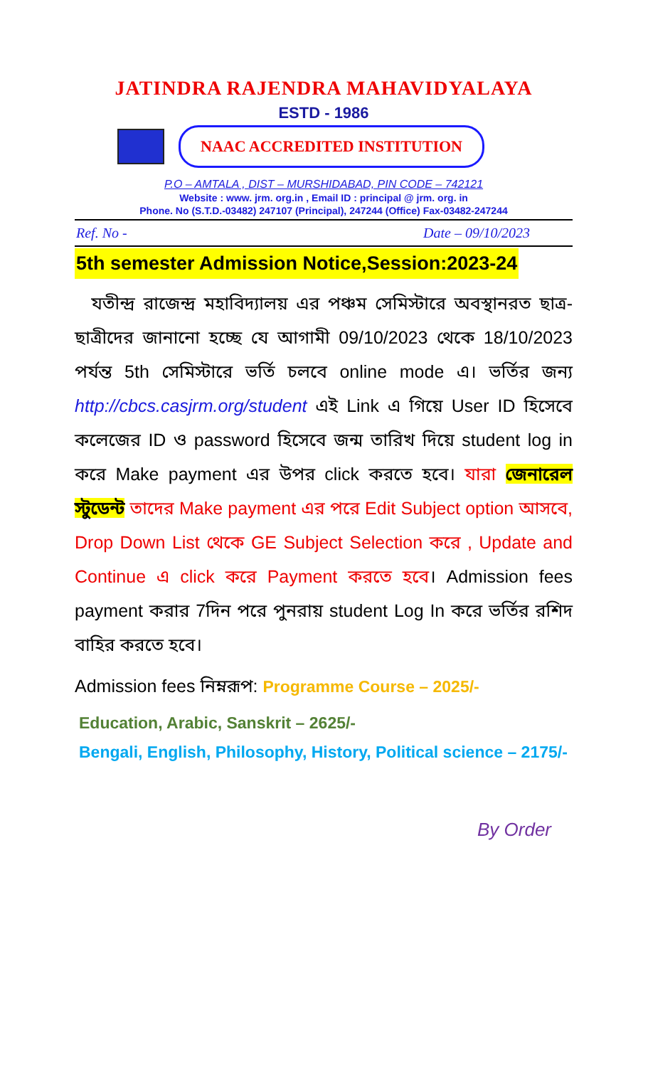JATINDRA RAJENDRA MAHAVIDYALAYA
ESTD - 1986
NAAC ACCREDITED INSTITUTION
P.O – AMTALA , DIST – MURSHIDABAD, PIN CODE – 742121
Website : www. jrm. org.in , Email ID : principal @ jrm. org. in
Phone. No (S.T.D.-03482) 247107 (Principal), 247244 (Office) Fax-03482-247244
Ref. No - Date – 09/10/2023
5th semester Admission Notice,Session:2023-24
যতীন্দ্র রাজেন্দ্র মহাবিদ্যালয় এর পঞ্চম সেমিস্টারে অবস্থানরত ছাত্র-ছাত্রীদের জানানো হচ্ছে যে আগামী 09/10/2023 থেকে 18/10/2023 পর্যন্ত 5th সেমিস্টারে ভর্তি চলবে online mode এ। ভর্তির জন্য http://cbcs.casjrm.org/student এই Link এ গিয়ে User ID হিসেবে কলেজের ID ও password হিসেবে জন্ম তারিখ দিয়ে student log in করে Make payment এর উপর click করতে হবে। যারা জেনারেল স্টুডেন্ট তাদের Make payment এর পরে Edit Subject option আসবে, Drop Down List থেকে GE Subject Selection করে , Update and Continue এ click করে Payment করতে হবে। Admission fees payment করার 7দিন পরে পুনরায় student Log In করে ভর্তির রশিদ বাহির করতে হবে।
Admission fees নিম্নরূপ: Programme Course – 2025/-
Education, Arabic, Sanskrit – 2625/-
Bengali, English, Philosophy, History, Political science – 2175/-
By Order